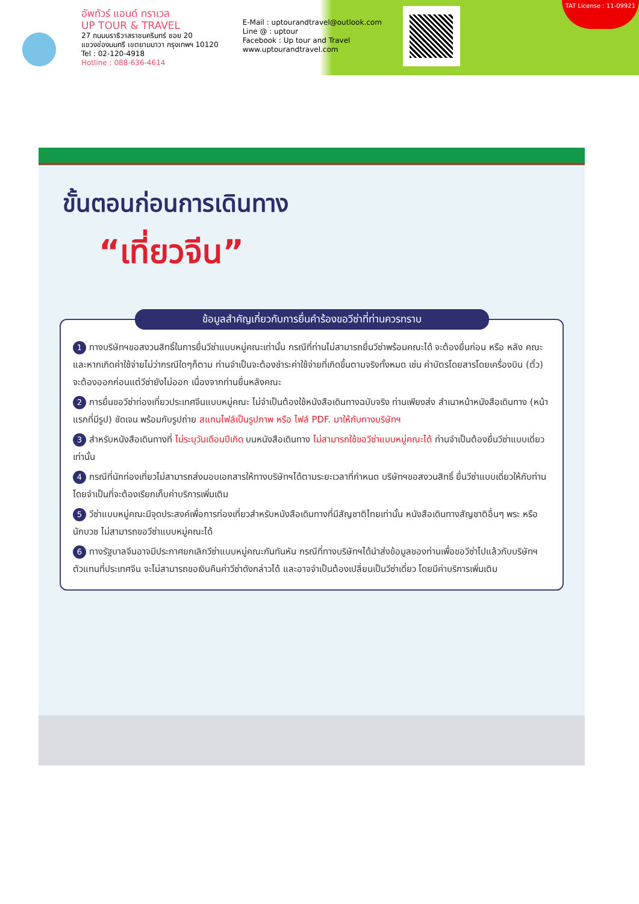อัพทัวร์ แอนด์ ทราเวล
UP TOUR & TRAVEL
27 ถนนนราธิวาสราชนครินทร์ ซอย 20
แขวงช่องนนทรี เขตยานนาวา กรุงเทพฯ 10120
Tel : 02-120-4918
Hotline : 088-636-4614
E-Mail : uptourandtravel@outlook.com
Line @ : uptour
Facebook : Up tour and Travel
www.uptourandtravel.com
TAT License : 11-09921
ขั้นตอนก่อนการเดินทาง
“เที่ยวจีน”
ข้อมูลสำคัญเกี่ยวกับการยื่นคำร้องขอวีซ่าที่ท่านควรทราบ
1 ทางบริษัทฯขอสงวนสิทธิ์ในการยื่นวีซ่าแบบหมู่คณะเท่านั้น กรณีที่ท่านไม่สามารถยื่นวีซ่าพร้อมคณะได้ จะต้องยื่นก่อน หรือ หลัง คณะ และหากเกิดค่าใช้จ่ายไม่ว่ากรณีใดๆก็ตาม ท่านจำเป็นจะต้องชำระค่าใช้จ่ายที่เกิดขึ้นตามจริงทั้งหมด เช่น ค่าบัตรโดยสารโดยเครื่องบิน (ตั๋ว) จะต้องออกก่อนแต่วีซ่ายังไม่ออก เนื่องจากท่านยื่นหลังคณะ
2 การยื่นขอวีซ่าท่องเที่ยวประเทศจีนแบบหมู่คณะ ไม่จำเป็นต้องใช้หนังสือเดินทางฉบับจริง ท่านเพียงส่ง สำเนาหน้าหนังสือเดินทาง (หน้าแรกที่มีรูป) ชัดเจน พร้อมกับรูปถ่าย สแกนไฟล์เป็นรูปภาพ หรือ ไฟล์ PDF. มาให้กับทางบริษัทฯ
3 สำหรับหนังสือเดินทางที่ ไม่ระบุวันเดือนปีเกิด บนหนังสือเดินทาง ไม่สามารถใช้ขอวีซ่าแบบหมู่คณะได้ ท่านจำเป็นต้องยื่นวีซ่าแบบเดี่ยวเท่านั้น
4 กรณีที่นักท่องเที่ยวไม่สามารถส่งมอบเอกสารให้ทางบริษัทฯได้ตามระยะเวลาที่กำหนด บริษัทฯขอสงวนสิทธิ์ ยื่นวีซ่าแบบเดี่ยวให้กับท่าน โดยจำเป็นที่จะต้องเรียกเก็บค่าบริการเพิ่มเติม
5 วีซ่าแบบหมู่คณะมีจุดประสงค์เพื่อการท่องเที่ยวสำหรับหนังสือเดินทางที่มีสัญชาติไทยเท่านั้น หนังสือเดินทางสัญชาติอื่นๆ พระ หรือนักบวช ไม่สามารถขอวีซ่าแบบหมู่คณะได้
6 ทางรัฐบาลจีนอาจมีประกาศยกเลิกวีซ่าแบบหมู่คณะกันทันหัน กรณีที่ทางบริษัทฯได้นำส่งข้อมูลของท่านเพื่อขอวีซ่าไปแล้วกับบริษัทฯตัวแทนที่ประเทศจีน จะไม่สามารถขอเงินคืนค่าวีซ่าดังกล่าวได้ และอาจจำเป็นต้องเปลี่ยนเป็นวีซ่าเดี่ยว โดยมีค่าบริการเพิ่มเติม